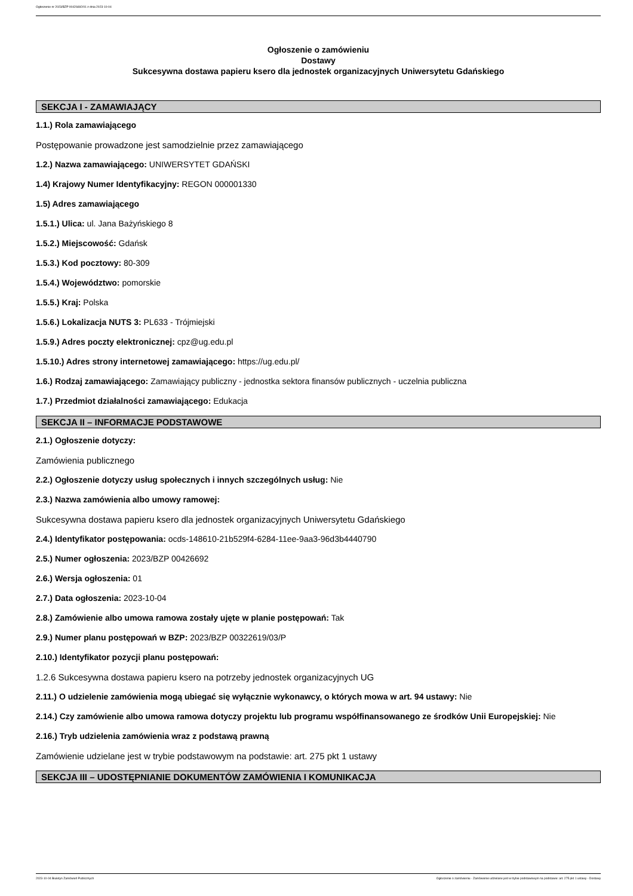Ogłoszenie nr 2023/BZP 00426692/01 z dnia 2023-10-04
Ogłoszenie o zamówieniu
Dostawy
Sukcesywna dostawa papieru ksero dla jednostek organizacyjnych Uniwersytetu Gdańskiego
SEKCJA I - ZAMAWIAJĄCY
1.1.) Rola zamawiającego
Postępowanie prowadzone jest samodzielnie przez zamawiającego
1.2.) Nazwa zamawiającego: UNIWERSYTET GDAŃSKI
1.4) Krajowy Numer Identyfikacyjny: REGON 000001330
1.5) Adres zamawiającego
1.5.1.) Ulica: ul. Jana Bażyńskiego 8
1.5.2.) Miejscowość: Gdańsk
1.5.3.) Kod pocztowy: 80-309
1.5.4.) Województwo: pomorskie
1.5.5.) Kraj: Polska
1.5.6.) Lokalizacja NUTS 3: PL633 - Trójmiejski
1.5.9.) Adres poczty elektronicznej: cpz@ug.edu.pl
1.5.10.) Adres strony internetowej zamawiającego: https://ug.edu.pl/
1.6.) Rodzaj zamawiającego: Zamawiający publiczny - jednostka sektora finansów publicznych - uczelnia publiczna
1.7.) Przedmiot działalności zamawiającego: Edukacja
SEKCJA II – INFORMACJE PODSTAWOWE
2.1.) Ogłoszenie dotyczy:
Zamówienia publicznego
2.2.) Ogłoszenie dotyczy usług społecznych i innych szczególnych usług: Nie
2.3.) Nazwa zamówienia albo umowy ramowej:
Sukcesywna dostawa papieru ksero dla jednostek organizacyjnych Uniwersytetu Gdańskiego
2.4.) Identyfikator postępowania: ocds-148610-21b529f4-6284-11ee-9aa3-96d3b4440790
2.5.) Numer ogłoszenia: 2023/BZP 00426692
2.6.) Wersja ogłoszenia: 01
2.7.) Data ogłoszenia: 2023-10-04
2.8.) Zamówienie albo umowa ramowa zostały ujęte w planie postępowań: Tak
2.9.) Numer planu postępowań w BZP: 2023/BZP 00322619/03/P
2.10.) Identyfikator pozycji planu postępowań:
1.2.6 Sukcesywna dostawa papieru ksero na potrzeby jednostek organizacyjnych UG
2.11.) O udzielenie zamówienia mogą ubiegać się wyłącznie wykonawcy, o których mowa w art. 94 ustawy: Nie
2.14.) Czy zamówienie albo umowa ramowa dotyczy projektu lub programu współfinansowanego ze środków Unii Europejskiej: Nie
2.16.) Tryb udzielenia zamówienia wraz z podstawą prawną
Zamówienie udzielane jest w trybie podstawowym na podstawie: art. 275 pkt 1 ustawy
SEKCJA III – UDOSTĘPNIANIE DOKUMENTÓW ZAMÓWIENIA I KOMUNIKACJA
2023-10-04 Biuletyn Zamówień Publicznych Ogłoszenie o zamówieniu - Zamówienie udzielane jest w trybie podstawowym na podstawie: art. 275 pkt 1 ustawy - Dostawy